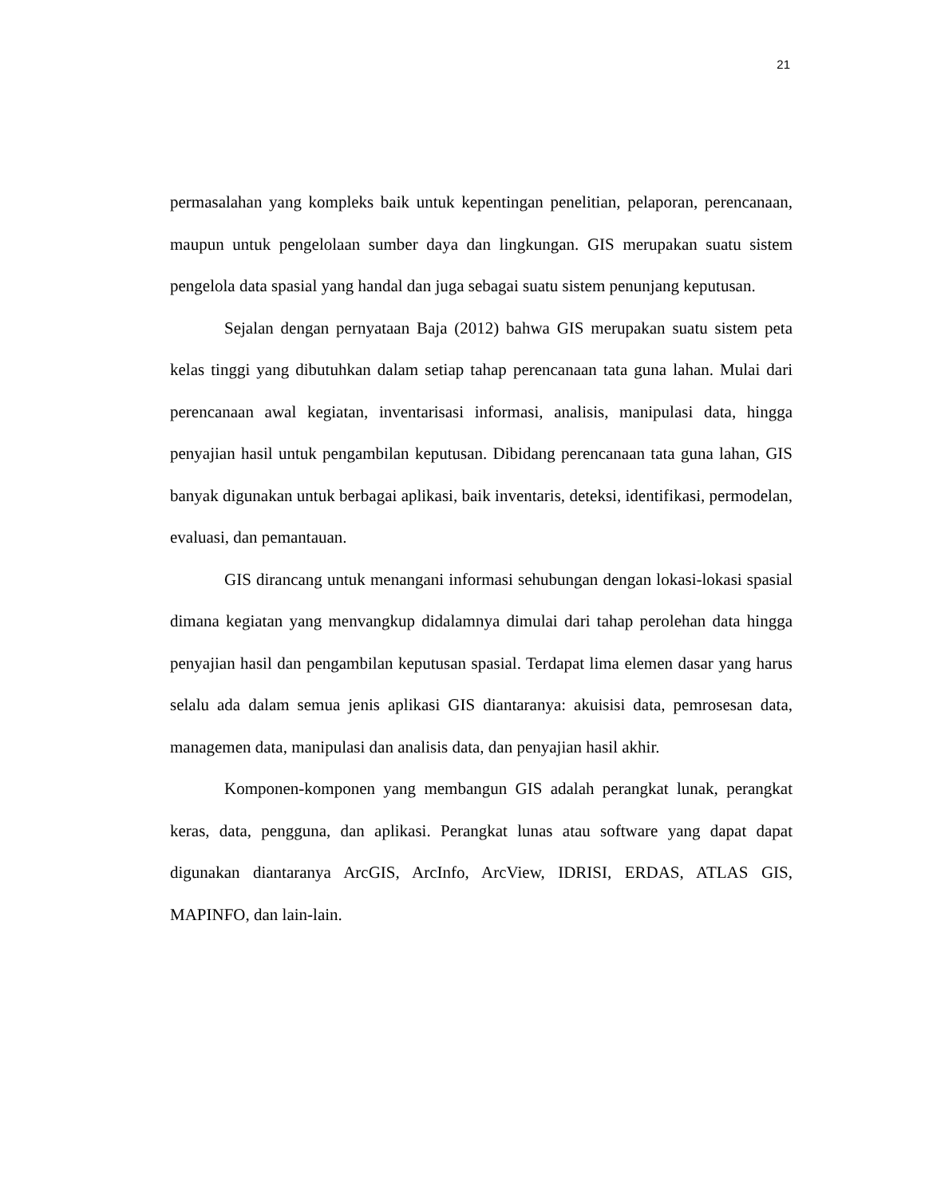21
permasalahan yang kompleks baik untuk kepentingan penelitian, pelaporan, perencanaan, maupun untuk pengelolaan sumber daya dan lingkungan. GIS merupakan suatu sistem pengelola data spasial yang handal dan juga sebagai suatu sistem penunjang keputusan.
Sejalan dengan pernyataan Baja (2012) bahwa GIS merupakan suatu sistem peta kelas tinggi yang dibutuhkan dalam setiap tahap perencanaan tata guna lahan. Mulai dari perencanaan awal kegiatan, inventarisasi informasi, analisis, manipulasi data, hingga penyajian hasil untuk pengambilan keputusan. Dibidang perencanaan tata guna lahan, GIS banyak digunakan untuk berbagai aplikasi, baik inventaris, deteksi, identifikasi, permodelan, evaluasi, dan pemantauan.
GIS dirancang untuk menangani informasi sehubungan dengan lokasi-lokasi spasial dimana kegiatan yang menvangkup didalamnya dimulai dari tahap perolehan data hingga penyajian hasil dan pengambilan keputusan spasial. Terdapat lima elemen dasar yang harus selalu ada dalam semua jenis aplikasi GIS diantaranya: akuisisi data, pemrosesan data, managemen data, manipulasi dan analisis data, dan penyajian hasil akhir.
Komponen-komponen yang membangun GIS adalah perangkat lunak, perangkat keras, data, pengguna, dan aplikasi. Perangkat lunas atau software yang dapat dapat digunakan diantaranya ArcGIS, ArcInfo, ArcView, IDRISI, ERDAS, ATLAS GIS, MAPINFO, dan lain-lain.